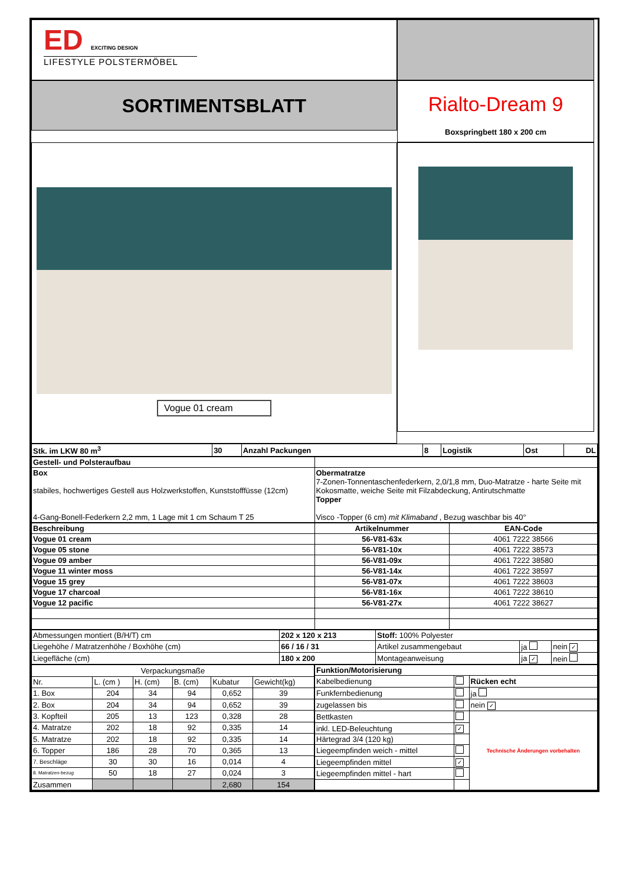ED EXCITING DESIGN
LIFESTYLE POLSTERMÖBEL
SORTIMENTSBLATT
Rialto-Dream 9
Boxspringbett 180 x 200 cm
Vogue 01 cream
| Stk. im LKW 80 m<sup>3</sup> | 30 | Anzahl Packungen | 8 | Logistik | Ost | DL |
| Gestell- und Polsteraufbau | |
| Box stabiles, hochwertiges Gestell aus Holzwerkstoffen, Kunststofffüsse (12cm) 4-Gang-Bonell-Federkern 2,2 mm, 1 Lage mit 1 cm Schaum T 25 | Obermatratze 7-Zonen-Tonnentaschenfederkern, 2,0/1,8 mm, Duo-Matratze - harte Seite mit Kokosmatte, weiche Seite mit Filzabdeckung, Antirutschmatte Topper Visco -Topper (6 cm) mit Klimaband , Bezug waschbar bis 40° |
| Beschreibung | Artikelnummer | EAN-Code |
| --- | --- | --- |
| Vogue 01 cream | 56-V81-63x | 4061 7222 38566 |
| Vogue 05 stone | 56-V81-10x | 4061 7222 38573 |
| Vogue 09 amber | 56-V81-09x | 4061 7222 38580 |
| Vogue 11 winter moss | 56-V81-14x | 4061 7222 38597 |
| Vogue 15 grey | 56-V81-07x | 4061 7222 38603 |
| Vogue 17 charcoal | 56-V81-16x | 4061 7222 38610 |
| Vogue 12 pacific | 56-V81-27x | 4061 7222 38627 |
| Abmessungen montiert (B/H/T) cm | 202 x 120 x 213 | Stoff: 100% Polyester | | |
| Liegehöhe / Matratzenhöhe / Boxhöhe (cm) | 66 / 16 / 31 | Artikel zusammengebaut | ja | nein ✓ |
| Liegefläche (cm) | 180 x 200 | Montageanweisung | ja ✓ | nein |
| Verpackungsmaße | | | | | |
| Nr. | L. (cm ) | H. (cm) | B. (cm) | Kubatur | Gewicht(kg) |
| 1. Box | 204 | 34 | 94 | 0,652 | 39 |
| 2. Box | 204 | 34 | 94 | 0,652 | 39 |
| 3. Kopfteil | 205 | 13 | 123 | 0,328 | 28 |
| 4. Matratze | 202 | 18 | 92 | 0,335 | 14 |
| 5. Matratze | 202 | 18 | 92 | 0,335 | 14 |
| 6. Topper | 186 | 28 | 70 | 0,365 | 13 |
| 7. Beschläge | 30 | 30 | 16 | 0,014 | 4 |
| 8. Matratzen-bezug | 50 | 18 | 27 | 0,024 | 3 |
| Zusammen | | | | 2,680 | 154 |
| Funktion/Motorisierung | | |
| Kabelbedienung | | Rücken echt |
| Funkfernbedienung | | ja |
| zugelassen bis | | nein ✓ |
| Bettkasten | | Technische Änderungen vorbehalten |
| inkl. LED-Beleuchtung | ✓ | |
| Härtegrad 3/4 (120 kg) | | |
| Liegeempfinden weich - mittel | | |
| Liegeempfinden mittel | ✓ | |
| Liegeempfinden mittel - hart | | |